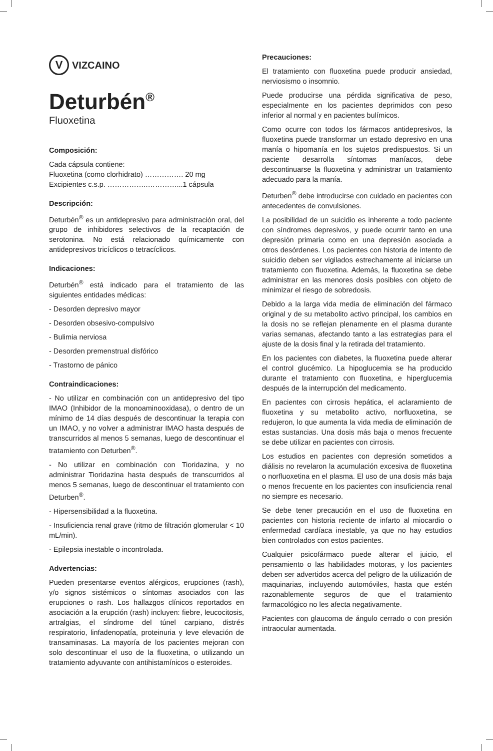V VIZCAINO
Deturbén<sup>®</sup>
Fluoxetina
Composición:
Cada cápsula contiene:
Fluoxetina (como clorhidrato) ……………. 20 mg
Excipientes c.s.p. ……………..…………...1 cápsula
Descripción:
Deturbén<sup>®</sup> es un antidepresivo para administración oral, del grupo de inhibidores selectivos de la recaptación de serotonina. No está relacionado químicamente con antidepresivos tricíclicos o tetracíclicos.
Indicaciones:
Deturbén<sup>®</sup> está indicado para el tratamiento de las siguientes entidades médicas:
- Desorden depresivo mayor
- Desorden obsesivo-compulsivo
- Bulimia nerviosa
- Desorden premenstrual disfórico
- Trastorno de pánico
Contraindicaciones:
- No utilizar en combinación con un antidepresivo del tipo IMAO (Inhibidor de la monoaminooxidasa), o dentro de un mínimo de 14 días después de descontinuar la terapia con un IMAO, y no volver a administrar IMAO hasta después de transcurridos al menos 5 semanas, luego de descontinuar el tratamiento con Deturben<sup>®</sup>.
- No utilizar en combinación con Tioridazina, y no administrar Tioridazina hasta después de transcurridos al menos 5 semanas, luego de descontinuar el tratamiento con Deturben<sup>®</sup>.
- Hipersensibilidad a la fluoxetina.
- Insuficiencia renal grave (ritmo de filtración glomerular < 10 mL/min).
- Epilepsia inestable o incontrolada.
Advertencias:
Pueden presentarse eventos alérgicos, erupciones (rash), y/o signos sistémicos o síntomas asociados con las erupciones o rash. Los hallazgos clínicos reportados en asociación a la erupción (rash) incluyen: fiebre, leucocitosis, artralgias, el síndrome del túnel carpiano, distrés respiratorio, linfadenopatía, proteinuria y leve elevación de transaminasas. La mayoría de los pacientes mejoran con solo descontinuar el uso de la fluoxetina, o utilizando un tratamiento adyuvante con antihistamínicos o esteroides.
Precauciones:
El tratamiento con fluoxetina puede producir ansiedad, nerviosismo o insomnio.
Puede producirse una pérdida significativa de peso, especialmente en los pacientes deprimidos con peso inferior al normal y en pacientes bulímicos.
Como ocurre con todos los fármacos antidepresivos, la fluoxetina puede transformar un estado depresivo en una manía o hipomanía en los sujetos predispuestos. Si un paciente desarrolla síntomas maníacos, debe descontinuarse la fluoxetina y administrar un tratamiento adecuado para la manía.
Deturben<sup>®</sup> debe introducirse con cuidado en pacientes con antecedentes de convulsiones.
La posibilidad de un suicidio es inherente a todo paciente con síndromes depresivos, y puede ocurrir tanto en una depresión primaria como en una depresión asociada a otros desórdenes. Los pacientes con historia de intento de suicidio deben ser vigilados estrechamente al iniciarse un tratamiento con fluoxetina. Además, la fluoxetina se debe administrar en las menores dosis posibles con objeto de minimizar el riesgo de sobredosis.
Debido a la larga vida media de eliminación del fármaco original y de su metabolito activo principal, los cambios en la dosis no se reflejan plenamente en el plasma durante varias semanas, afectando tanto a las estrategias para el ajuste de la dosis final y la retirada del tratamiento.
En los pacientes con diabetes, la fluoxetina puede alterar el control glucémico. La hipoglucemia se ha producido durante el tratamiento con fluoxetina, e hiperglucemia después de la interrupción del medicamento.
En pacientes con cirrosis hepática, el aclaramiento de fluoxetina y su metabolito activo, norfluoxetina, se redujeron, lo que aumenta la vida media de eliminación de estas sustancias. Una dosis más baja o menos frecuente se debe utilizar en pacientes con cirrosis.
Los estudios en pacientes con depresión sometidos a diálisis no revelaron la acumulación excesiva de fluoxetina o norfluoxetina en el plasma. El uso de una dosis más baja o menos frecuente en los pacientes con insuficiencia renal no siempre es necesario.
Se debe tener precaución en el uso de fluoxetina en pacientes con historia reciente de infarto al miocardio o enfermedad cardíaca inestable, ya que no hay estudios bien controlados con estos pacientes.
Cualquier psicofármaco puede alterar el juicio, el pensamiento o las habilidades motoras, y los pacientes deben ser advertidos acerca del peligro de la utilización de maquinarias, incluyendo automóviles, hasta que estén razonablemente seguros de que el tratamiento farmacológico no les afecta negativamente.
Pacientes con glaucoma de ángulo cerrado o con presión intraocular aumentada.